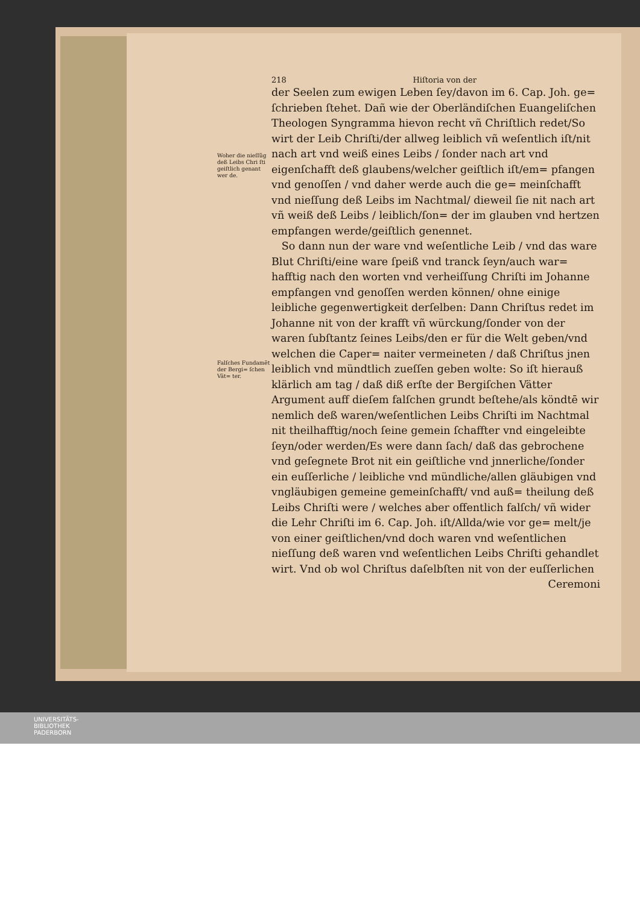Woher die nieſſūg deß Leibs Chri ſti geiſtlich genant wer de.
Falſches Fundamēt der Bergi= ſchen Vät= ter.
218 Hiſtoria von der
der Seelen zum ewigen Leben ſey/davon im 6. Cap. Joh. ge= ſchrieben ſtehet. Dañ wie der Oberländiſchen Euangeliſchen Theologen Syngramma hievon recht vñ Chriſtlich redet/So wirt der Leib Chriſti/der allweg leiblich vñ weſentlich iſt/nit nach art vnd weiß eines Leibs / ſonder nach art vnd eigenſchafft deß glaubens/welcher geiſtlich iſt/em= pfangen vnd genoſſen / vnd daher werde auch die ge= meinſchafft vnd nieſſung deß Leibs im Nachtmal/ dieweil ſie nit nach art vñ weiß deß Leibs / leiblich/ſon= der im glauben vnd hertzen empfangen werde/geiſtlich genennet.
So dann nun der ware vnd weſentliche Leib / vnd das ware Blut Chriſti/eine ware ſpeiß vnd tranck ſeyn/auch war= hafftig nach den worten vnd verheiſſung Chriſti im Johanne empfangen vnd genoſſen werden können/ ohne einige leibliche gegenwertigkeit derſelben: Dann Chriſtus redet im Johanne nit von der krafft vñ würckung/ſonder von der waren ſubſtantz ſeines Leibs/den er für die Welt geben/vnd welchen die Caper= naiter vermeineten / daß Chriſtus jnen leiblich vnd mündtlich zueſſen geben wolte: So iſt hierauß klärlich am tag / daß diß erſte der Bergiſchen Vätter Argument auff dieſem falſchen grundt beſtehe/als köndtē wir nemlich deß waren/weſentlichen Leibs Chriſti im Nachtmal nit theilhafftig/noch ſeine gemein ſchaffter vnd eingeleibte ſeyn/oder werden/Es were dann ſach/ daß das gebrochene vnd geſegnete Brot nit ein geiſtliche vnd jnnerliche/ſonder ein euſſerliche / leibliche vnd mündliche/allen gläubigen vnd vngläubigen gemeine gemeinſchafft/ vnd auß= theilung deß Leibs Chriſti were / welches aber offentlich falſch/ vñ wider die Lehr Chriſti im 6. Cap. Joh. iſt/Allda/wie vor ge= melt/je von einer geiſtlichen/vnd doch waren vnd weſentlichen nieſſung deß waren vnd weſentlichen Leibs Chriſti gehandlet wirt. Vnd ob wol Chriſtus daſelbſten nit von der euſſerlichen
Ceremoni
UNIVERSITÄTS-
BIBLIOTHEK
PADERBORN